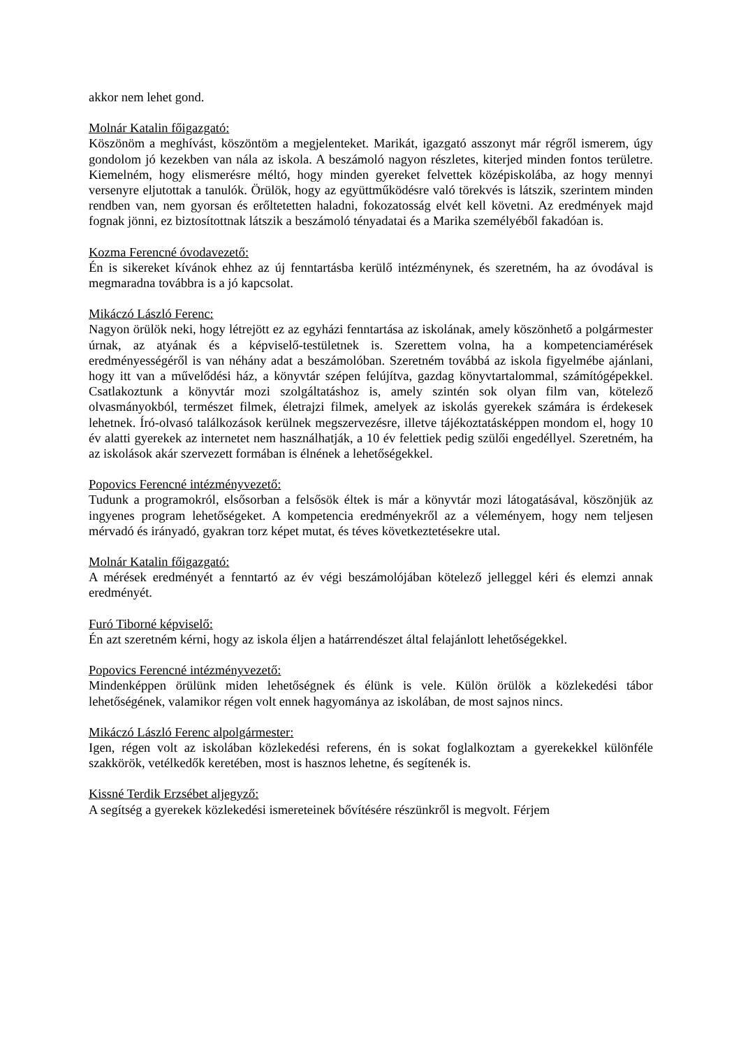akkor nem lehet gond.
Molnár Katalin főigazgató:
Köszönöm a meghívást, köszöntöm a megjelenteket. Marikát, igazgató asszonyt már régről ismerem, úgy gondolom jó kezekben van nála az iskola. A beszámoló nagyon részletes, kiterjed minden fontos területre. Kiemelném, hogy elismerésre méltó, hogy minden gyereket felvettek középiskolába, az hogy mennyi versenyre eljutottak a tanulók. Örülök, hogy az együttműködésre való törekvés is látszik, szerintem minden rendben van, nem gyorsan és erőltetetten haladni, fokozatosság elvét kell követni. Az eredmények majd fognak jönni, ez biztosítottnak látszik a beszámoló tényadatai és a Marika személyéből fakadóan is.
Kozma Ferencné óvodavezető:
Én is sikereket kívánok ehhez az új fenntartásba kerülő intézménynek, és szeretném, ha az óvodával is megmaradna továbbra is a jó kapcsolat.
Mikáczó László Ferenc:
Nagyon örülök neki, hogy létrejött ez az egyházi fenntartása az iskolának, amely köszönhető a polgármester úrnak, az atyának és a képviselő-testületnek is. Szerettem volna, ha a kompetenciamérések eredményességéről is van néhány adat a beszámolóban. Szeretném továbbá az iskola figyelmébe ajánlani, hogy itt van a művelődési ház, a könyvtár szépen felújítva, gazdag könyvtartalommal, számítógépekkel. Csatlakoztunk a könyvtár mozi szolgáltatáshoz is, amely szintén sok olyan film van, kötelező olvasmányokból, természet filmek, életrajzi filmek, amelyek az iskolás gyerekek számára is érdekesek lehetnek. Író-olvasó találkozások kerülnek megszervezésre, illetve tájékoztatásképpen mondom el, hogy 10 év alatti gyerekek az internetet nem használhatják, a 10 év felettiek pedig szülői engedéllyel. Szeretném, ha az iskolások akár szervezett formában is élnének a lehetőségekkel.
Popovics Ferencné intézményvezető:
Tudunk a programokról, elsősorban a felsősök éltek is már a könyvtár mozi látogatásával, köszönjük az ingyenes program lehetőségeket. A kompetencia eredményekről az a véleményem, hogy nem teljesen mérvadó és irányadó, gyakran torz képet mutat, és téves következtetésekre utal.
Molnár Katalin főigazgató:
A mérések eredményét a fenntartó az év végi beszámolójában kötelező jelleggel kéri és elemzi annak eredményét.
Furó Tiborné képviselő:
Én azt szeretném kérni, hogy az iskola éljen a határrendészet által felajánlott lehetőségekkel.
Popovics Ferencné intézményvezető:
Mindenképpen örülünk miden lehetőségnek és élünk is vele. Külön örülök a közlekedési tábor lehetőségének, valamikor régen volt ennek hagyománya az iskolában, de most sajnos nincs.
Mikáczó László Ferenc alpolgármester:
Igen, régen volt az iskolában közlekedési referens, én is sokat foglalkoztam a gyerekekkel különféle szakkörök, vetélkedők keretében, most is hasznos lehetne, és segítenék is.
Kissné Terdik Erzsébet aljegyző:
A segítség a gyerekek közlekedési ismereteinek bővítésére részünkről is megvolt. Férjem